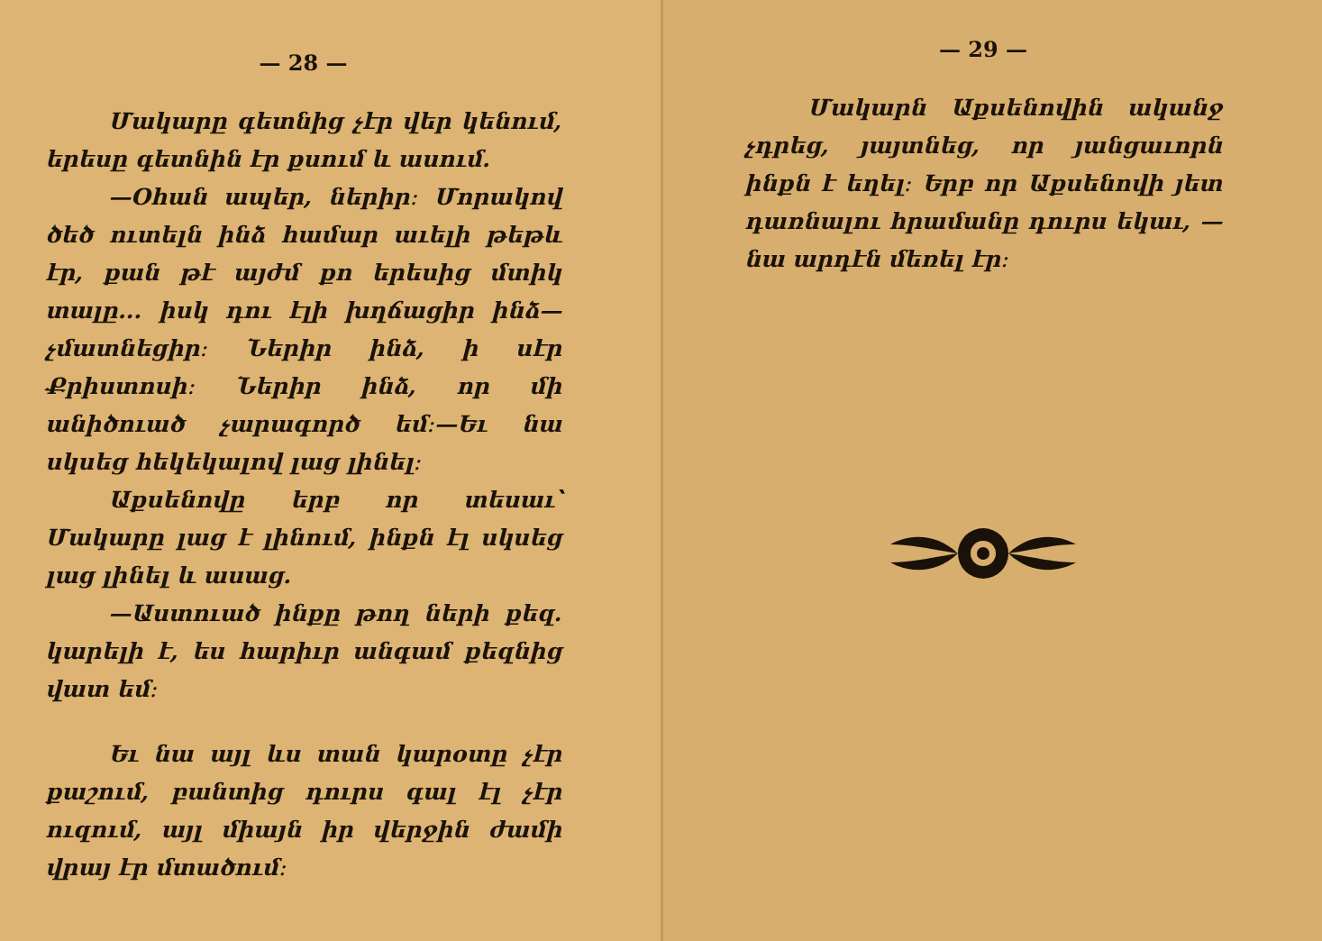— 28 —
Մակարը գետնից չէր վեր կենում, երեսը գետնին էր քսում և ասում.
—Օհան ապեր, ներիր։ Մորակով ծեծ ուտելն ինձ համար աւելի թեթև էր, քան թէ այժմ քո երեսից մտիկ տալը... իսկ դու էլի խղճացիր ինձ—չմատնեցիր։ Ներիր ինձ, ի սէր Քրիստոսի։ Ներիր ինձ, որ մի անիծուած չարագործ եմ։—Եւ նա սկսեց հեկեկալով լաց լինել։
Աքսենովը երբ որ տեսաւ՝ Մակարը լաց է լինում, ինքն էլ սկսեց լաց լինել և ասաց.
—Աստուած ինքը թող ների քեզ. կարելի է, ես հարիւր անգամ քեզնից վատ եմ։
Եւ նա այլ ևս տան կարօտը չէր քաշում, բանտից դուրս գալ էլ չէր ուզում, այլ միայն իր վերջին ժամի վրայ էր մտածում։
— 29 —
Մակարն Աքսենովին ականջ չդրեց, յայտնեց, որ յանցաւորն ինքն է եղել։ Երբ որ Աքսենովի յետ դառնալու հրամանը դուրս եկաւ, —նա արդէն մեռել էր։